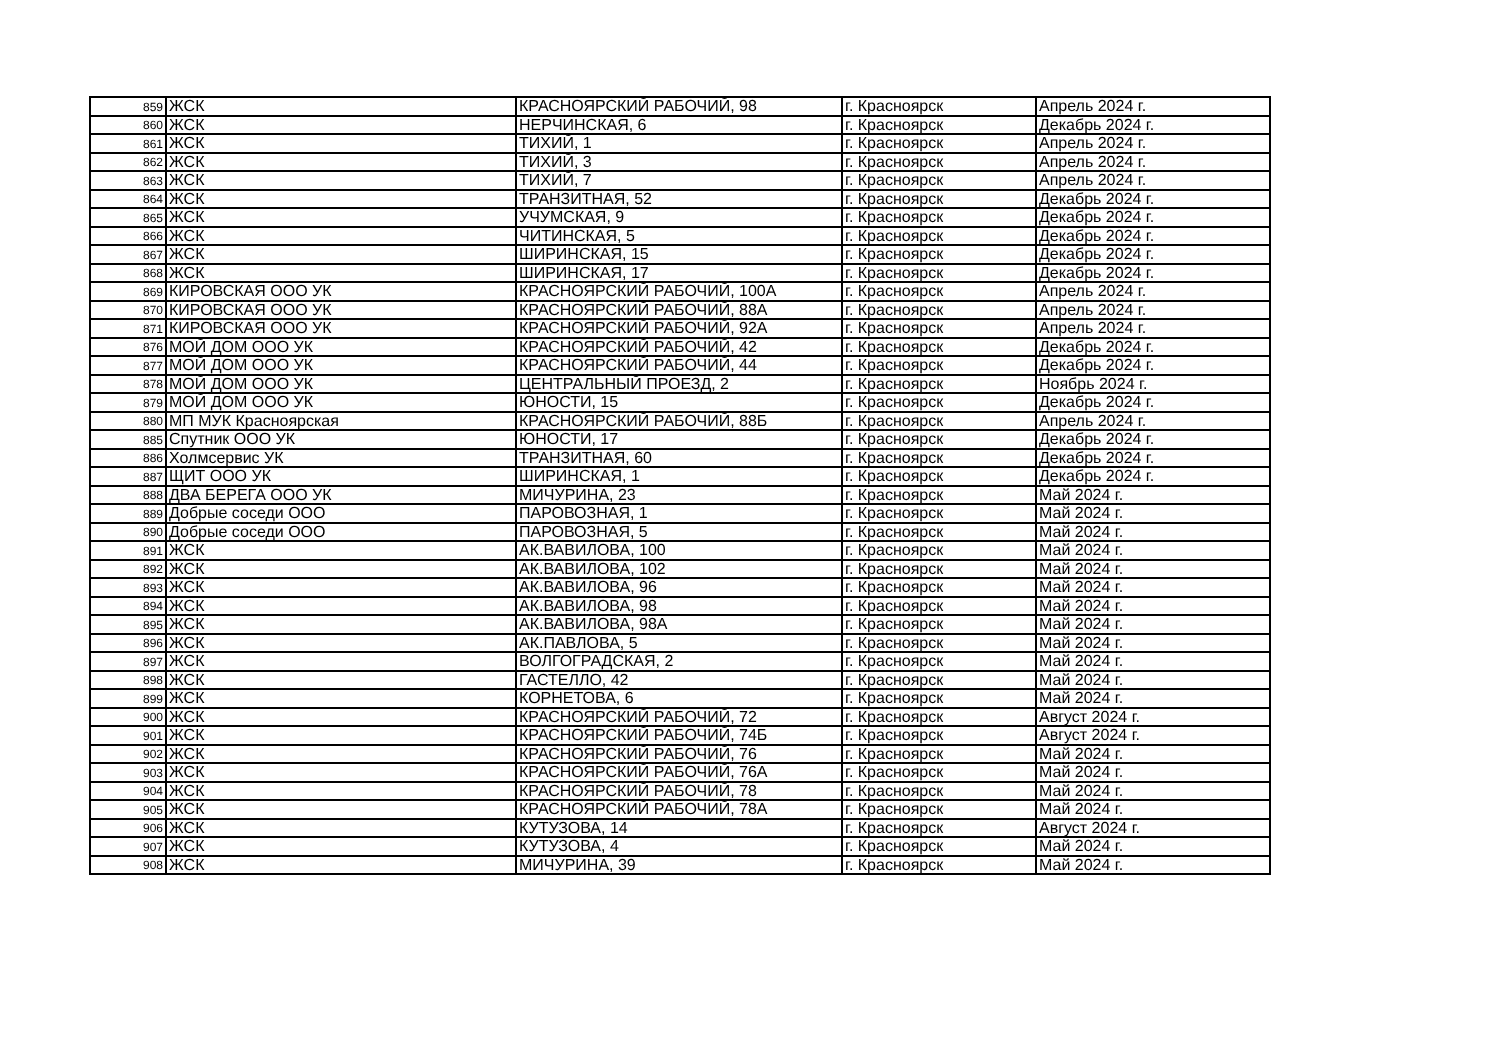| 859 | ЖСК | КРАСНОЯРСКИЙ РАБОЧИЙ, 98 | г. Красноярск | Апрель 2024 г. |
| 860 | ЖСК | НЕРЧИНСКАЯ, 6 | г. Красноярск | Декабрь 2024 г. |
| 861 | ЖСК | ТИХИЙ, 1 | г. Красноярск | Апрель 2024 г. |
| 862 | ЖСК | ТИХИЙ, 3 | г. Красноярск | Апрель 2024 г. |
| 863 | ЖСК | ТИХИЙ, 7 | г. Красноярск | Апрель 2024 г. |
| 864 | ЖСК | ТРАНЗИТНАЯ, 52 | г. Красноярск | Декабрь 2024 г. |
| 865 | ЖСК | УЧУМСКАЯ, 9 | г. Красноярск | Декабрь 2024 г. |
| 866 | ЖСК | ЧИТИНСКАЯ, 5 | г. Красноярск | Декабрь 2024 г. |
| 867 | ЖСК | ШИРИНСКАЯ, 15 | г. Красноярск | Декабрь 2024 г. |
| 868 | ЖСК | ШИРИНСКАЯ, 17 | г. Красноярск | Декабрь 2024 г. |
| 869 | КИРОВСКАЯ ООО УК | КРАСНОЯРСКИЙ РАБОЧИЙ, 100А | г. Красноярск | Апрель 2024 г. |
| 870 | КИРОВСКАЯ ООО УК | КРАСНОЯРСКИЙ РАБОЧИЙ, 88А | г. Красноярск | Апрель 2024 г. |
| 871 | КИРОВСКАЯ ООО УК | КРАСНОЯРСКИЙ РАБОЧИЙ, 92А | г. Красноярск | Апрель 2024 г. |
| 876 | МОЙ ДОМ ООО УК | КРАСНОЯРСКИЙ РАБОЧИЙ, 42 | г. Красноярск | Декабрь 2024 г. |
| 877 | МОЙ ДОМ ООО УК | КРАСНОЯРСКИЙ РАБОЧИЙ, 44 | г. Красноярск | Декабрь 2024 г. |
| 878 | МОЙ ДОМ ООО УК | ЦЕНТРАЛЬНЫЙ ПРОЕЗД, 2 | г. Красноярск | Ноябрь 2024 г. |
| 879 | МОЙ ДОМ ООО УК | ЮНОСТИ, 15 | г. Красноярск | Декабрь 2024 г. |
| 880 | МП МУК Красноярская | КРАСНОЯРСКИЙ РАБОЧИЙ, 88Б | г. Красноярск | Апрель 2024 г. |
| 885 | Спутник ООО УК | ЮНОСТИ, 17 | г. Красноярск | Декабрь 2024 г. |
| 886 | Холмсервис УК | ТРАНЗИТНАЯ, 60 | г. Красноярск | Декабрь 2024 г. |
| 887 | ЩИТ ООО УК | ШИРИНСКАЯ, 1 | г. Красноярск | Декабрь 2024 г. |
| 888 | ДВА БЕРЕГА ООО УК | МИЧУРИНА, 23 | г. Красноярск | Май 2024 г. |
| 889 | Добрые соседи ООО | ПАРОВОЗНАЯ, 1 | г. Красноярск | Май 2024 г. |
| 890 | Добрые соседи ООО | ПАРОВОЗНАЯ, 5 | г. Красноярск | Май 2024 г. |
| 891 | ЖСК | АК.ВАВИЛОВА, 100 | г. Красноярск | Май 2024 г. |
| 892 | ЖСК | АК.ВАВИЛОВА, 102 | г. Красноярск | Май 2024 г. |
| 893 | ЖСК | АК.ВАВИЛОВА, 96 | г. Красноярск | Май 2024 г. |
| 894 | ЖСК | АК.ВАВИЛОВА, 98 | г. Красноярск | Май 2024 г. |
| 895 | ЖСК | АК.ВАВИЛОВА, 98А | г. Красноярск | Май 2024 г. |
| 896 | ЖСК | АК.ПАВЛОВА, 5 | г. Красноярск | Май 2024 г. |
| 897 | ЖСК | ВОЛГОГРАДСКАЯ, 2 | г. Красноярск | Май 2024 г. |
| 898 | ЖСК | ГАСТЕЛЛО, 42 | г. Красноярск | Май 2024 г. |
| 899 | ЖСК | КОРНЕТОВА, 6 | г. Красноярск | Май 2024 г. |
| 900 | ЖСК | КРАСНОЯРСКИЙ РАБОЧИЙ, 72 | г. Красноярск | Август 2024 г. |
| 901 | ЖСК | КРАСНОЯРСКИЙ РАБОЧИЙ, 74Б | г. Красноярск | Август 2024 г. |
| 902 | ЖСК | КРАСНОЯРСКИЙ РАБОЧИЙ, 76 | г. Красноярск | Май 2024 г. |
| 903 | ЖСК | КРАСНОЯРСКИЙ РАБОЧИЙ, 76А | г. Красноярск | Май 2024 г. |
| 904 | ЖСК | КРАСНОЯРСКИЙ РАБОЧИЙ, 78 | г. Красноярск | Май 2024 г. |
| 905 | ЖСК | КРАСНОЯРСКИЙ РАБОЧИЙ, 78А | г. Красноярск | Май 2024 г. |
| 906 | ЖСК | КУТУЗОВА, 14 | г. Красноярск | Август 2024 г. |
| 907 | ЖСК | КУТУЗОВА, 4 | г. Красноярск | Май 2024 г. |
| 908 | ЖСК | МИЧУРИНА, 39 | г. Красноярск | Май 2024 г. |